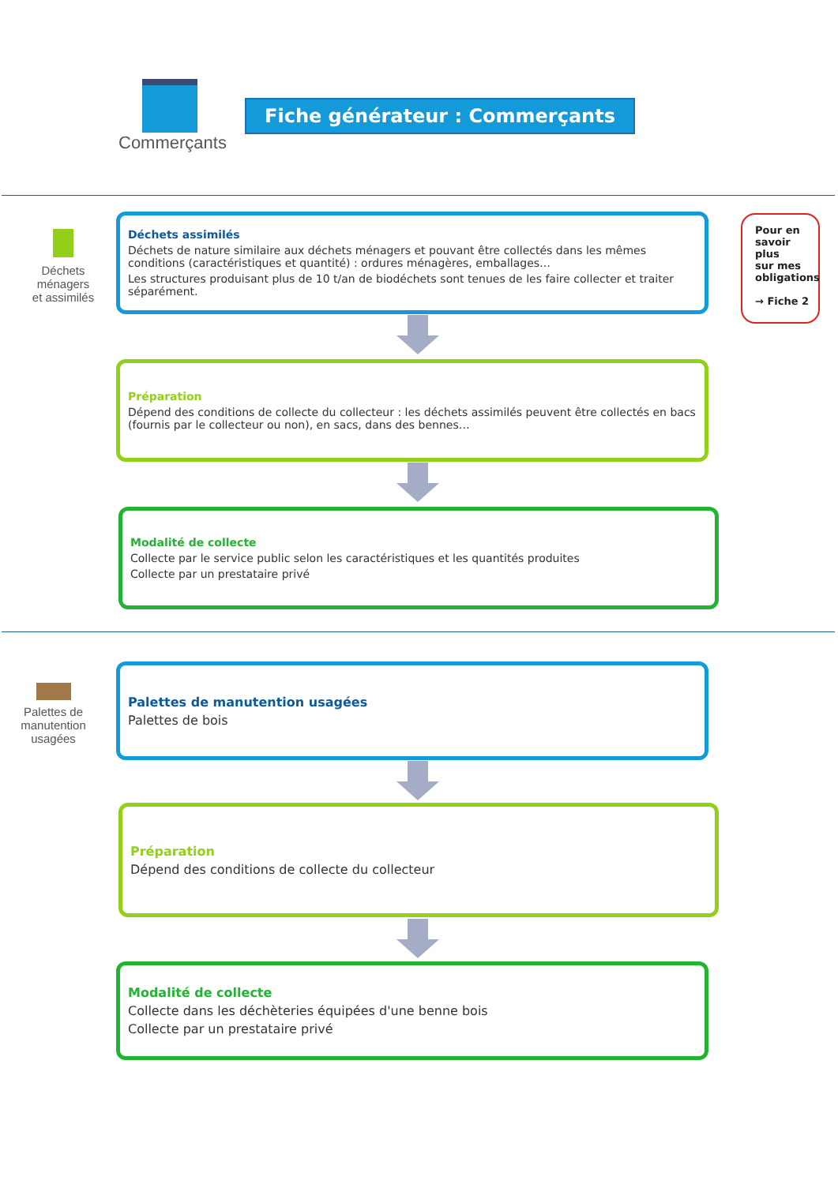Commerçants
Fiche générateur : Commerçants
Déchets ménagers
et assimilés
Déchets assimilés
Déchets de nature similaire aux déchets ménagers et pouvant être collectés dans les mêmes conditions (caractéristiques et quantité) : ordures ménagères, emballages…
Les structures produisant plus de 10 t/an de biodéchets sont tenues de les faire collecter et traiter séparément.
Pour en
savoir plus
sur mes
obligations
→ Fiche 2
Préparation
Dépend des conditions de collecte du collecteur : les déchets assimilés peuvent être collectés en bacs (fournis par le collecteur ou non), en sacs, dans des bennes…
Modalité de collecte
Collecte par le service public selon les caractéristiques et les quantités produites
Collecte par un prestataire privé
Palettes de manutention
usagées
Palettes de manutention usagées
Palettes de bois
Préparation
Dépend des conditions de collecte du collecteur
Modalité de collecte
Collecte dans les déchèteries équipées d'une benne bois
Collecte par un prestataire privé